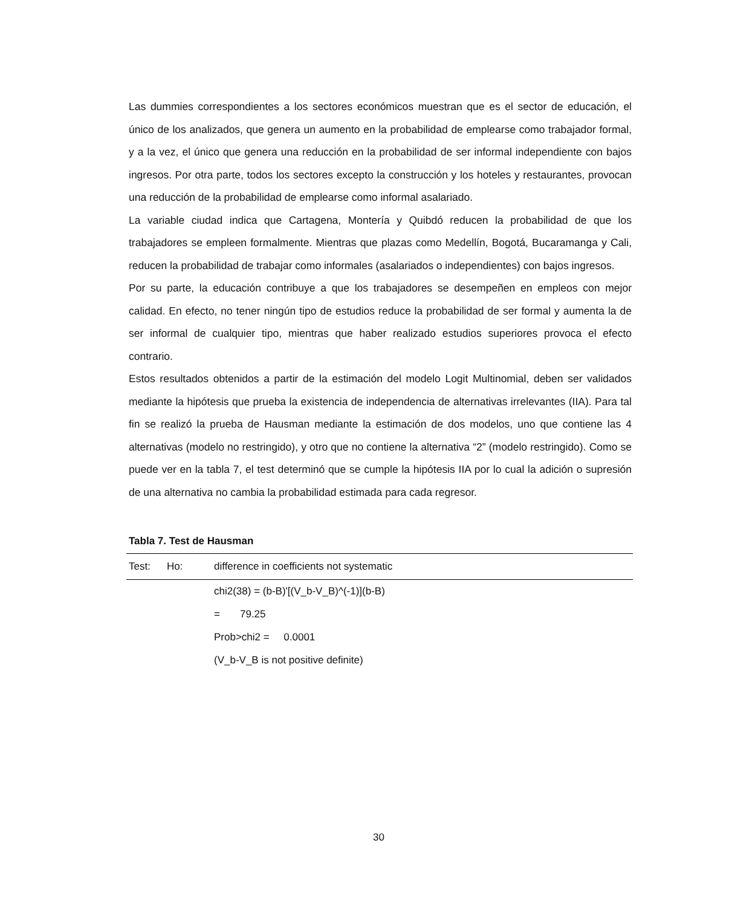Las dummies correspondientes a los sectores económicos muestran que es el sector de educación, el único de los analizados, que genera un aumento en la probabilidad de emplearse como trabajador formal, y a la vez, el único que genera una reducción en la probabilidad de ser informal independiente con bajos ingresos. Por otra parte, todos los sectores excepto la construcción y los hoteles y restaurantes, provocan una reducción de la probabilidad de emplearse como informal asalariado.
La variable ciudad indica que Cartagena, Montería y Quibdó reducen la probabilidad de que los trabajadores se empleen formalmente. Mientras que plazas como Medellín, Bogotá, Bucaramanga y Cali, reducen la probabilidad de trabajar como informales (asalariados o independientes) con bajos ingresos.
Por su parte, la educación contribuye a que los trabajadores se desempeñen en empleos con mejor calidad. En efecto, no tener ningún tipo de estudios reduce la probabilidad de ser formal y aumenta la de ser informal de cualquier tipo, mientras que haber realizado estudios superiores provoca el efecto contrario.
Estos resultados obtenidos a partir de la estimación del modelo Logit Multinomial, deben ser validados mediante la hipótesis que prueba la existencia de independencia de alternativas irrelevantes (IIA). Para tal fin se realizó la prueba de Hausman mediante la estimación de dos modelos, uno que contiene las 4 alternativas (modelo no restringido), y otro que no contiene la alternativa “2” (modelo restringido). Como se puede ver en la tabla 7, el test determinó que se cumple la hipótesis IIA por lo cual la adición o supresión de una alternativa no cambia la probabilidad estimada para cada regresor.
Tabla 7. Test de Hausman
| Test: | Ho: | difference in coefficients not systematic |
| | | chi2(38) = (b-B)'[(V_b-V_B)^(-1)](b-B) |
| | | = 79.25 |
| | | Prob>chi2 = 0.0001 |
| | | (V_b-V_B is not positive definite) |
30